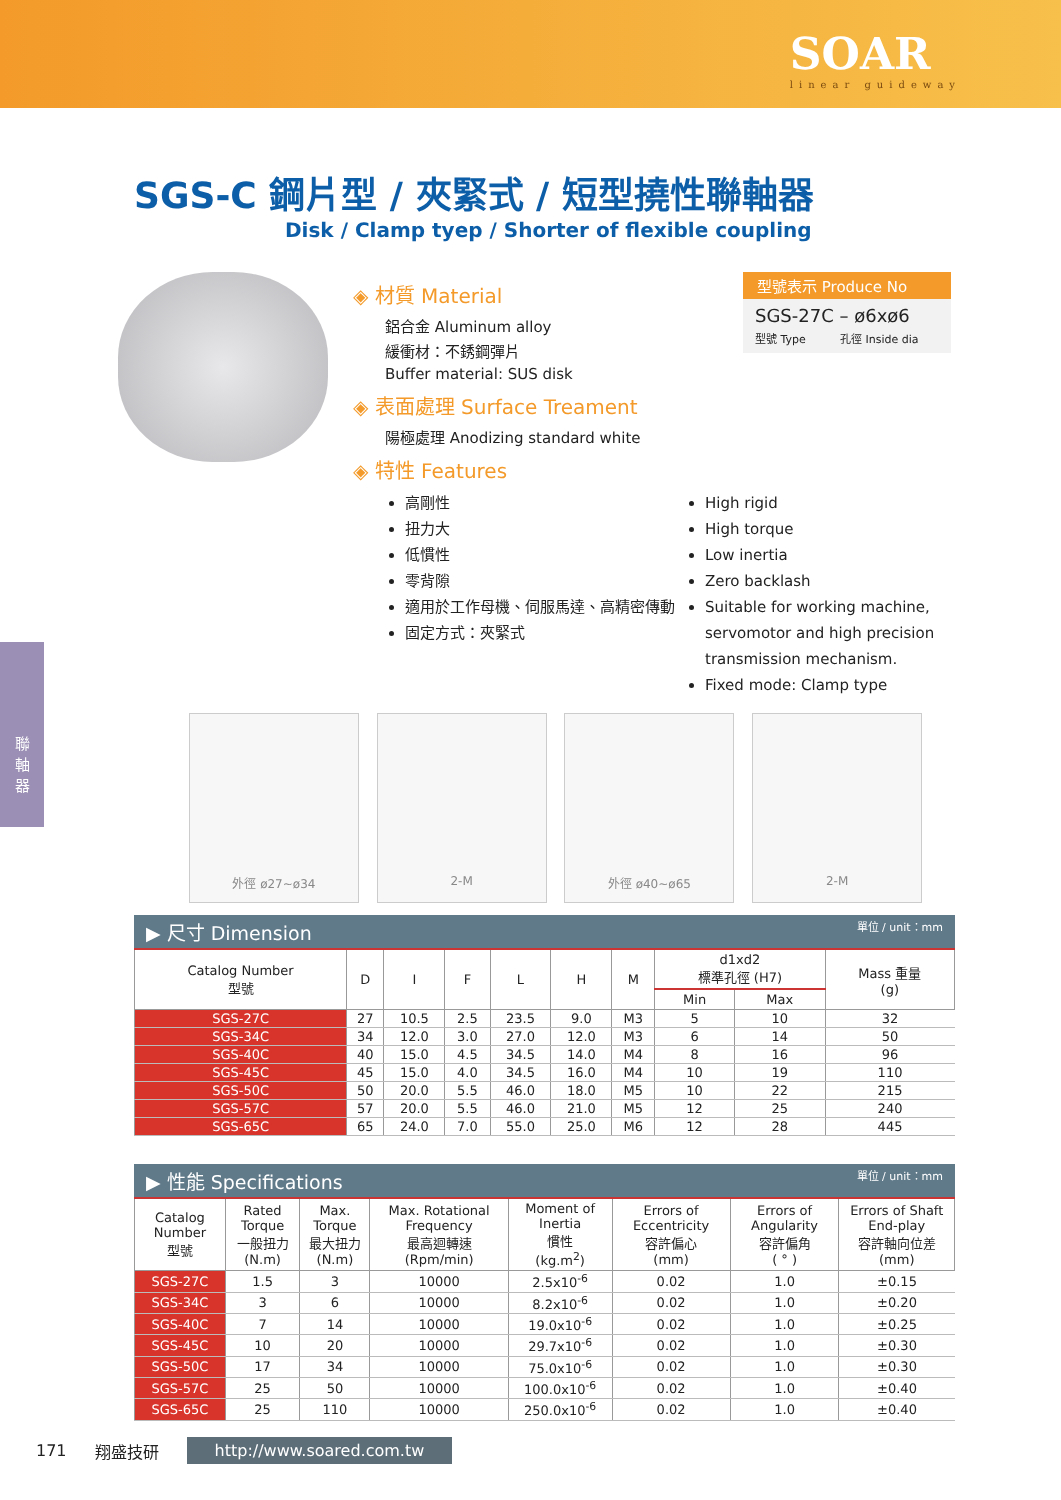SOAR
linear guideway
聯
軸
器
SGS-C 鋼片型 / 夾緊式 / 短型撓性聯軸器
Disk / Clamp tyep / Shorter of flexible coupling
◈ 材質 Material
鋁合金 Aluminum alloy
緩衝材：不銹鋼彈片
Buffer material: SUS disk
◈ 表面處理 Surface Treament
陽極處理 Anodizing standard white
◈ 特性 Features
型號表示 Produce No
SGS-27C – ø6xø6
型號 Type 孔徑 Inside dia
高剛性
扭力大
低慣性
零背隙
適用於工作母機、伺服馬達、高精密傳動
固定方式：夾緊式
High rigid
High torque
Low inertia
Zero backlash
Suitable for working machine, servomotor and high precision transmission mechanism.
Fixed mode: Clamp type
外徑 ø27~ø34 2-M 外徑 ø40~ø65 2-M
▶ 尺寸 Dimension 單位 / unit：mm
| Catalog Number 型號 | D | I | F | L | H | M | d1xd2 標準孔徑 (H7) | | Mass 重量 (g) |
| --- | --- | --- | --- | --- | --- | --- | --- | --- | --- |
| | | | | | | | Min | Max | |
| SGS-27C | 27 | 10.5 | 2.5 | 23.5 | 9.0 | M3 | 5 | 10 | 32 |
| SGS-34C | 34 | 12.0 | 3.0 | 27.0 | 12.0 | M3 | 6 | 14 | 50 |
| SGS-40C | 40 | 15.0 | 4.5 | 34.5 | 14.0 | M4 | 8 | 16 | 96 |
| SGS-45C | 45 | 15.0 | 4.0 | 34.5 | 16.0 | M4 | 10 | 19 | 110 |
| SGS-50C | 50 | 20.0 | 5.5 | 46.0 | 18.0 | M5 | 10 | 22 | 215 |
| SGS-57C | 57 | 20.0 | 5.5 | 46.0 | 21.0 | M5 | 12 | 25 | 240 |
| SGS-65C | 65 | 24.0 | 7.0 | 55.0 | 25.0 | M6 | 12 | 28 | 445 |
▶ 性能 Specifications 單位 / unit：mm
| Catalog Number 型號 | Rated Torque 一般扭力 (N.m) | Max. Torque 最大扭力 (N.m) | Max. Rotational Frequency 最高迴轉速 (Rpm/min) | Moment of Inertia 慣性 (kg.m<sup>2</sup>) | Errors of Eccentricity 容許偏心 (mm) | Errors of Angularity 容許偏角 ( ° ) | Errors of Shaft End-play 容許軸向位差 (mm) |
| --- | --- | --- | --- | --- | --- | --- | --- |
| SGS-27C | 1.5 | 3 | 10000 | 2.5x10<sup>-6</sup> | 0.02 | 1.0 | ±0.15 |
| SGS-34C | 3 | 6 | 10000 | 8.2x10<sup>-6</sup> | 0.02 | 1.0 | ±0.20 |
| SGS-40C | 7 | 14 | 10000 | 19.0x10<sup>-6</sup> | 0.02 | 1.0 | ±0.25 |
| SGS-45C | 10 | 20 | 10000 | 29.7x10<sup>-6</sup> | 0.02 | 1.0 | ±0.30 |
| SGS-50C | 17 | 34 | 10000 | 75.0x10<sup>-6</sup> | 0.02 | 1.0 | ±0.30 |
| SGS-57C | 25 | 50 | 10000 | 100.0x10<sup>-6</sup> | 0.02 | 1.0 | ±0.40 |
| SGS-65C | 25 | 110 | 10000 | 250.0x10<sup>-6</sup> | 0.02 | 1.0 | ±0.40 |
171 翔盛技研 http://www.soared.com.tw